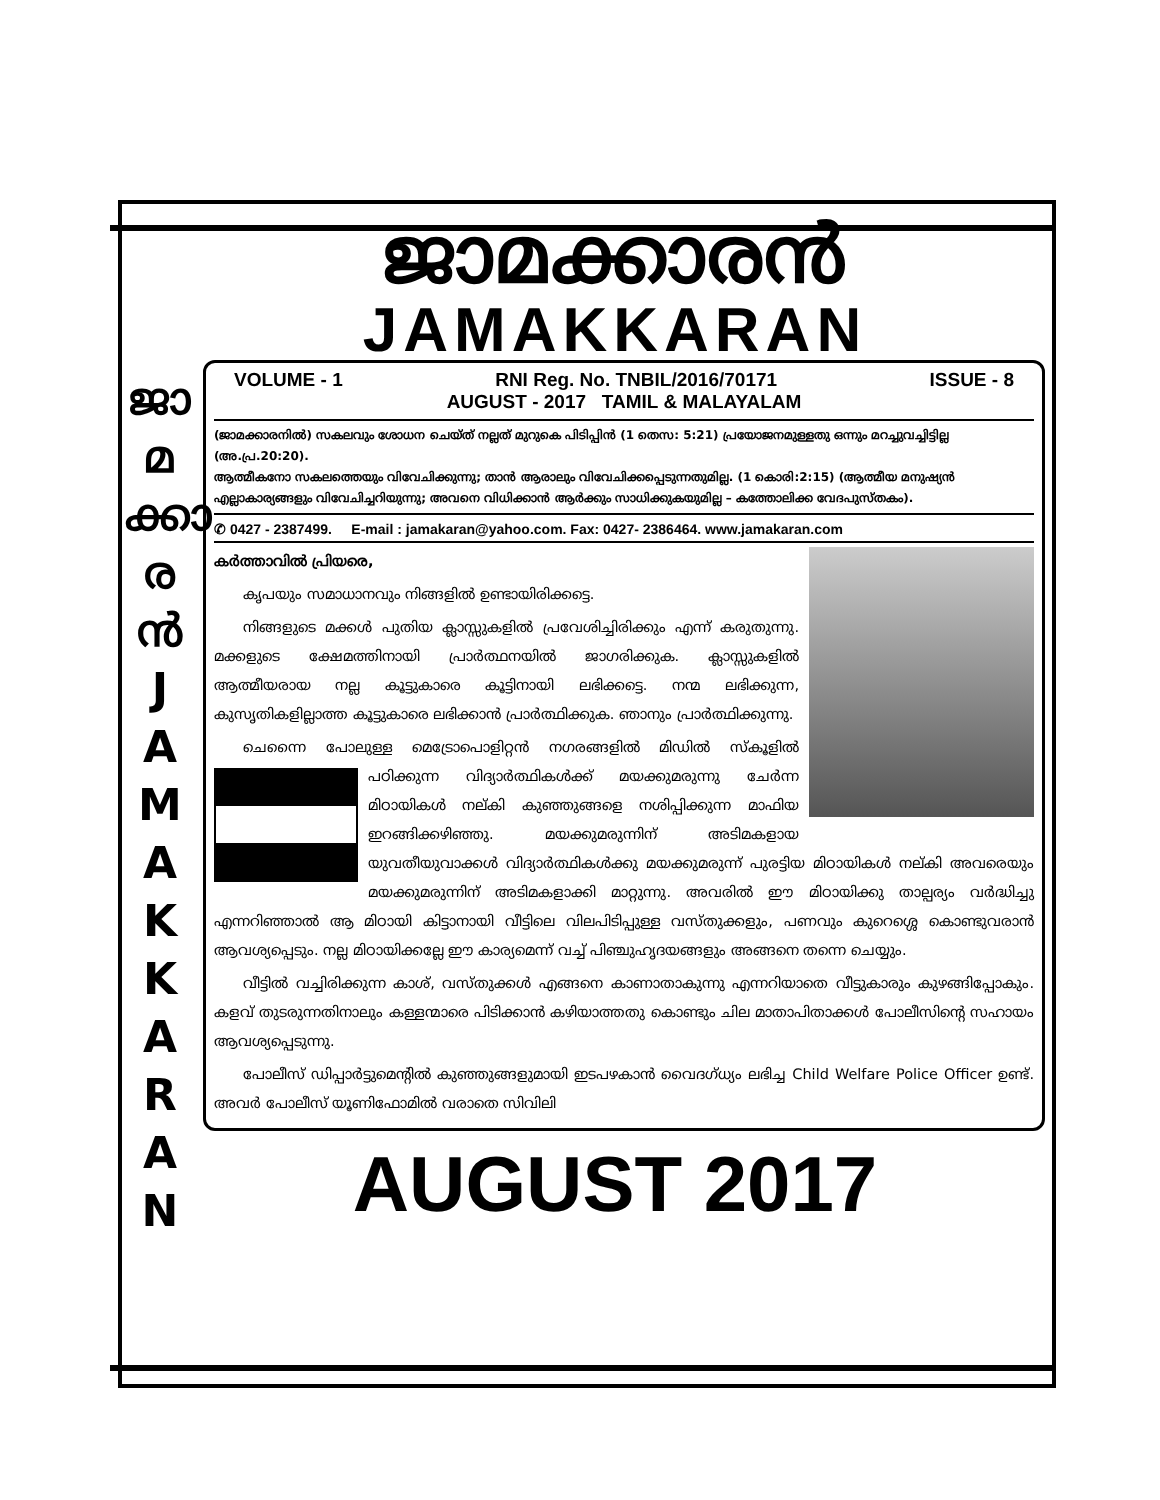ജാമക്കാരൻ
JAMAKKARAN
ജാ
മ
ക്കാ
ര
ൻ
J
A
M
A
K
K
A
R
A
N
VOLUME - 1 RNI Reg. No. TNBIL/2016/70171 ISSUE - 8
AUGUST - 2017 TAMIL & MALAYALAM
(ജാമക്കാരനിൽ) സകലവും ശോധന ചെയ്ത് നല്ലത് മുറുകെ പിടിപ്പിൻ (1 തെസ: 5:21) പ്രയോജനമുള്ളതു ഒന്നും മറച്ചുവച്ചിട്ടില്ല (അ.പ്ര.20:20).
ആത്മീകനോ സകലത്തെയും വിവേചിക്കുന്നു; താൻ ആരാലും വിവേചിക്കപ്പെടുന്നതുമില്ല. (1 കൊരി:2:15) (ആത്മീയ മനുഷ്യൻ എല്ലാകാര്യങ്ങളും വിവേചിച്ചറിയുന്നു; അവനെ വിധിക്കാൻ ആർക്കും സാധിക്കുകയുമില്ല – കത്തോലിക്ക വേദപുസ്തകം).
✆ 0427 - 2387499. E-mail : jamakaran@yahoo.com. Fax: 0427- 2386464. www.jamakaran.com
കർത്താവിൽ പ്രിയരെ,
  കൃപയും സമാധാനവും നിങ്ങളിൽ ഉണ്ടായിരിക്കട്ടെ.
  നിങ്ങളുടെ മക്കൾ പുതിയ ക്ലാസ്സുകളിൽ പ്രവേശിച്ചിരിക്കും എന്ന് കരുതുന്നു. മക്കളുടെ ക്ഷേമത്തിനായി പ്രാർത്ഥനയിൽ ജാഗരിക്കുക. ക്ലാസ്സുകളിൽ ആത്മീയരായ നല്ല കൂട്ടുകാരെ കൂട്ടിനായി ലഭിക്കട്ടെ. നന്മ ലഭിക്കുന്ന, കുസൃതികളില്ലാത്ത കൂട്ടുകാരെ ലഭിക്കാൻ പ്രാർത്ഥിക്കുക. ഞാനും പ്രാർത്ഥിക്കുന്നു.
  ചെന്നൈ പോലുള്ള മെട്രോപൊളിറ്റൻ നഗരങ്ങളിൽ മിഡിൽ സ്കൂളിൽ പഠിക്കുന്ന വിദ്യാർത്ഥികൾക്ക് മയക്കുമരുന്നു ചേർന്ന മിഠായികൾ നല്കി കുഞ്ഞുങ്ങളെ നശിപ്പിക്കുന്ന മാഫിയ ഇറങ്ങിക്കഴിഞ്ഞു. മയക്കുമരുന്നിന് അടിമകളായ യുവതീയുവാക്കൾ വിദ്യാർത്ഥികൾക്കു മയക്കുമരുന്ന് പുരട്ടിയ മിഠായികൾ നല്കി അവരെയും മയക്കുമരുന്നിന് അടിമകളാക്കി മാറ്റുന്നു. അവരിൽ ഈ മിഠായിക്കു താല്പര്യം വർദ്ധിച്ചു എന്നറിഞ്ഞാൽ ആ മിഠായി കിട്ടാനായി വീട്ടിലെ വിലപിടിപ്പുള്ള വസ്തുക്കളും, പണവും കുറെശ്ശെ കൊണ്ടുവരാൻ ആവശ്യപ്പെടും. നല്ല മിഠായിക്കല്ലേ ഈ കാര്യമെന്ന് വച്ച് പിഞ്ചുഹൃദയങ്ങളും അങ്ങനെ തന്നെ ചെയ്യും.
  വീട്ടിൽ വച്ചിരിക്കുന്ന കാശ്, വസ്തുക്കൾ എങ്ങനെ കാണാതാകുന്നു എന്നറിയാതെ വീട്ടുകാരും കുഴങ്ങിപ്പോകും. കളവ് തുടരുന്നതിനാലും കള്ളന്മാരെ പിടിക്കാൻ കഴിയാത്തതു കൊണ്ടും ചില മാതാപിതാക്കൾ പോലീസിന്റെ സഹായം ആവശ്യപ്പെടുന്നു.
  പോലീസ് ഡിപ്പാർട്ടുമെന്റിൽ കുഞ്ഞുങ്ങളുമായി ഇടപഴകാൻ വൈദഗ്ധ്യം ലഭിച്ച Child Welfare Police Officer ഉണ്ട്. അവർ പോലീസ് യൂണിഫോമിൽ വരാതെ സിവിലി
AUGUST 2017